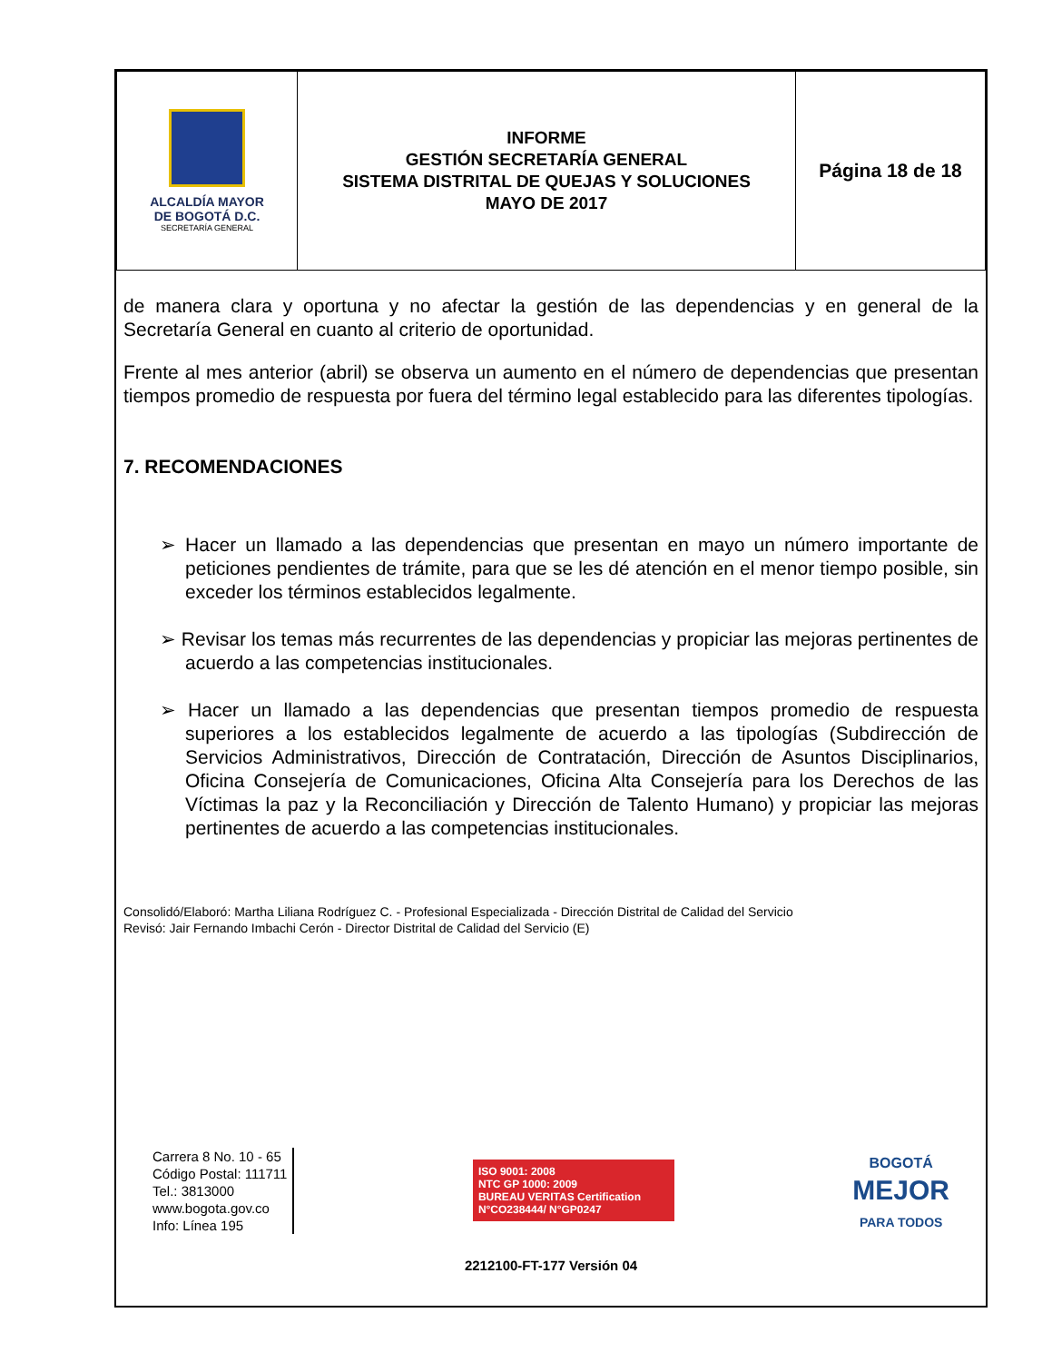| ALCALDÍA MAYOR DE BOGOTÁ D.C. SECRETARÍA GENERAL | INFORME GESTIÓN SECRETARÍA GENERAL SISTEMA DISTRITAL DE QUEJAS Y SOLUCIONES MAYO DE 2017 | Página 18 de 18 |
de manera clara y oportuna y no afectar la gestión de las dependencias y en general de la Secretaría General en cuanto al criterio de oportunidad.
Frente al mes anterior (abril) se observa un aumento en el número de dependencias que presentan tiempos promedio de respuesta por fuera del término legal establecido para las diferentes tipologías.
7. RECOMENDACIONES
➢ Hacer un llamado a las dependencias que presentan en mayo un número importante de peticiones pendientes de trámite, para que se les dé atención en el menor tiempo posible, sin exceder los términos establecidos legalmente.
➢ Revisar los temas más recurrentes de las dependencias y propiciar las mejoras pertinentes de acuerdo a las competencias institucionales.
➢ Hacer un llamado a las dependencias que presentan tiempos promedio de respuesta superiores a los establecidos legalmente de acuerdo a las tipologías (Subdirección de Servicios Administrativos, Dirección de Contratación, Dirección de Asuntos Disciplinarios, Oficina Consejería de Comunicaciones, Oficina Alta Consejería para los Derechos de las Víctimas la paz y la Reconciliación y Dirección de Talento Humano) y propiciar las mejoras pertinentes de acuerdo a las competencias institucionales.
Consolidó/Elaboró: Martha Liliana Rodríguez C. - Profesional Especializada - Dirección Distrital de Calidad del Servicio
Revisó: Jair Fernando Imbachi Cerón - Director Distrital de Calidad del Servicio (E)
Carrera 8 No. 10 - 65
Código Postal: 111711
Tel.: 3813000
www.bogota.gov.co
Info: Línea 195
ISO 9001: 2008
NTC GP 1000: 2009
BUREAU VERITAS Certification
N°CO238444/ N°GP0247
BOGOTÁ
MEJOR
PARA TODOS
2212100-FT-177 Versión 04